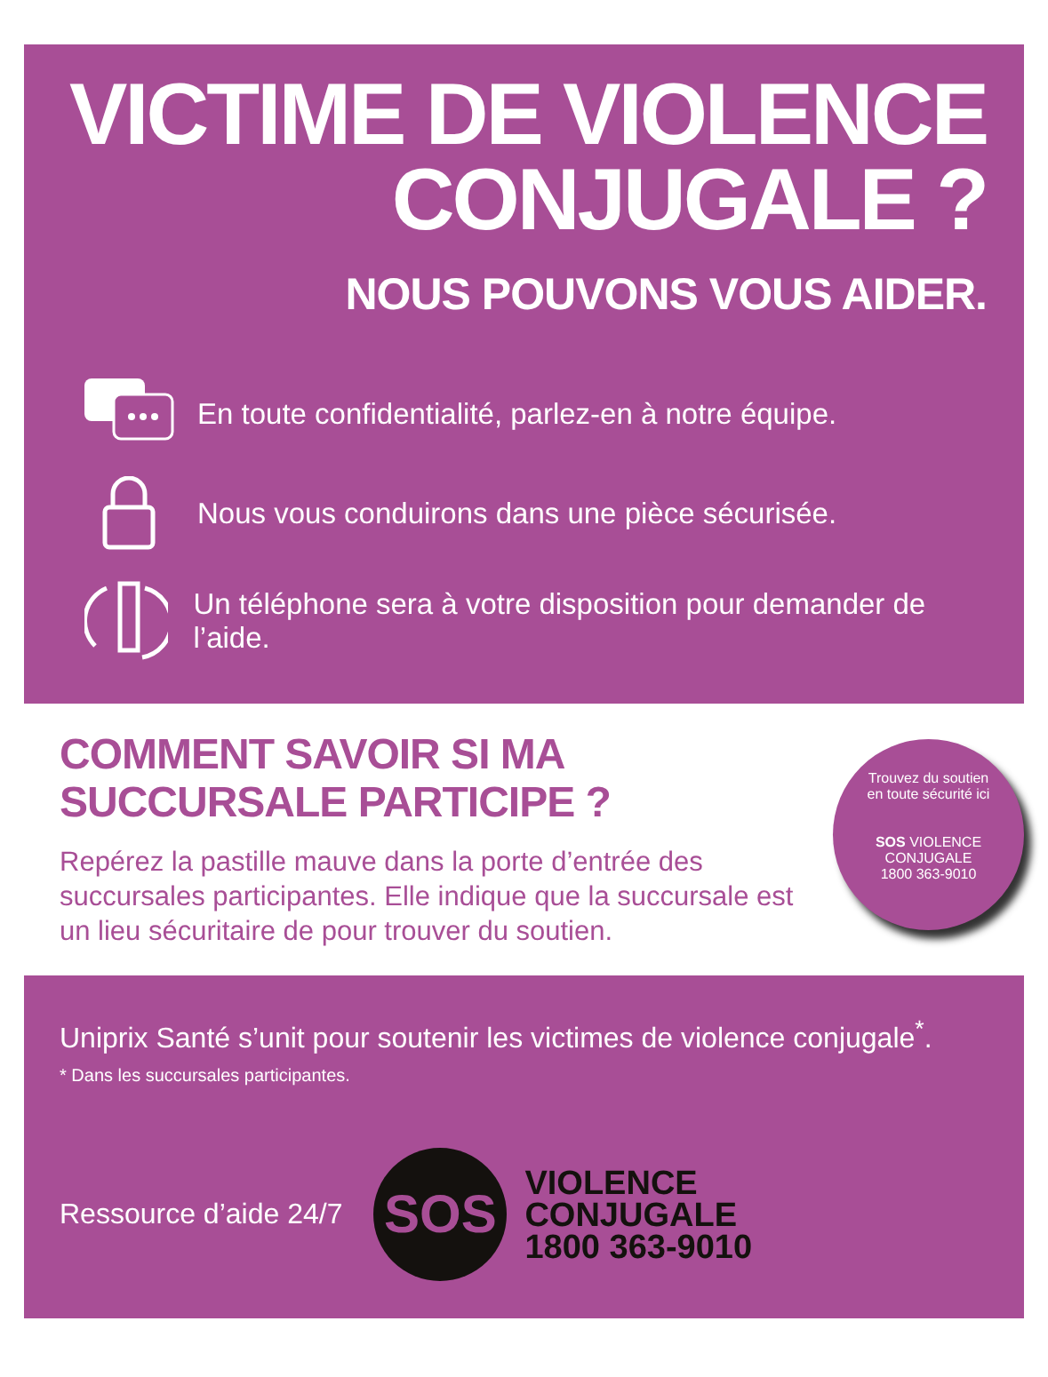VICTIME DE VIOLENCE
CONJUGALE ?
NOUS POUVONS VOUS AIDER.
En toute confidentialité, parlez-en à notre équipe.
Nous vous conduirons dans une pièce sécurisée.
Un téléphone sera à votre disposition pour demander de l’aide.
COMMENT SAVOIR SI MA
SUCCURSALE PARTICIPE ?
Repérez la pastille mauve dans la porte d’entrée des succursales participantes. Elle indique que la succursale est un lieu sécuritaire de pour trouver du soutien.
Trouvez du soutien
en toute sécurité ici
SOS VIOLENCE CONJUGALE
1800 363-9010
Uniprix Santé s’unit pour soutenir les victimes de violence conjugale<sup>*</sup>.
* Dans les succursales participantes.
Ressource d’aide 24/7
SOS
VIOLENCE
CONJUGALE
1800 363-9010